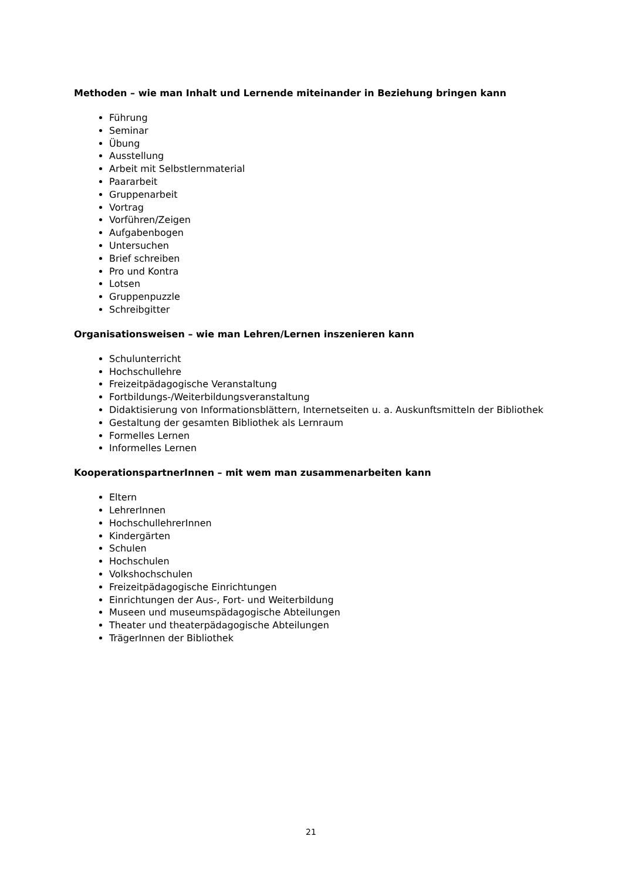Methoden – wie man Inhalt und Lernende miteinander in Beziehung bringen kann
Führung
Seminar
Übung
Ausstellung
Arbeit mit Selbstlernmaterial
Paararbeit
Gruppenarbeit
Vortrag
Vorführen/Zeigen
Aufgabenbogen
Untersuchen
Brief schreiben
Pro und Kontra
Lotsen
Gruppenpuzzle
Schreibgitter
Organisationsweisen – wie man Lehren/Lernen inszenieren kann
Schulunterricht
Hochschullehre
Freizeitpädagogische Veranstaltung
Fortbildungs-/Weiterbildungsveranstaltung
Didaktisierung von Informationsblättern, Internetseiten u. a. Auskunftsmitteln der Bibliothek
Gestaltung der gesamten Bibliothek als Lernraum
Formelles Lernen
Informelles Lernen
KooperationspartnerInnen – mit wem man zusammenarbeiten kann
Eltern
LehrerInnen
HochschullehrerInnen
Kindergärten
Schulen
Hochschulen
Volkshochschulen
Freizeitpädagogische Einrichtungen
Einrichtungen der Aus-, Fort- und Weiterbildung
Museen und museumspädagogische Abteilungen
Theater und theaterpädagogische Abteilungen
TrägerInnen der Bibliothek
21